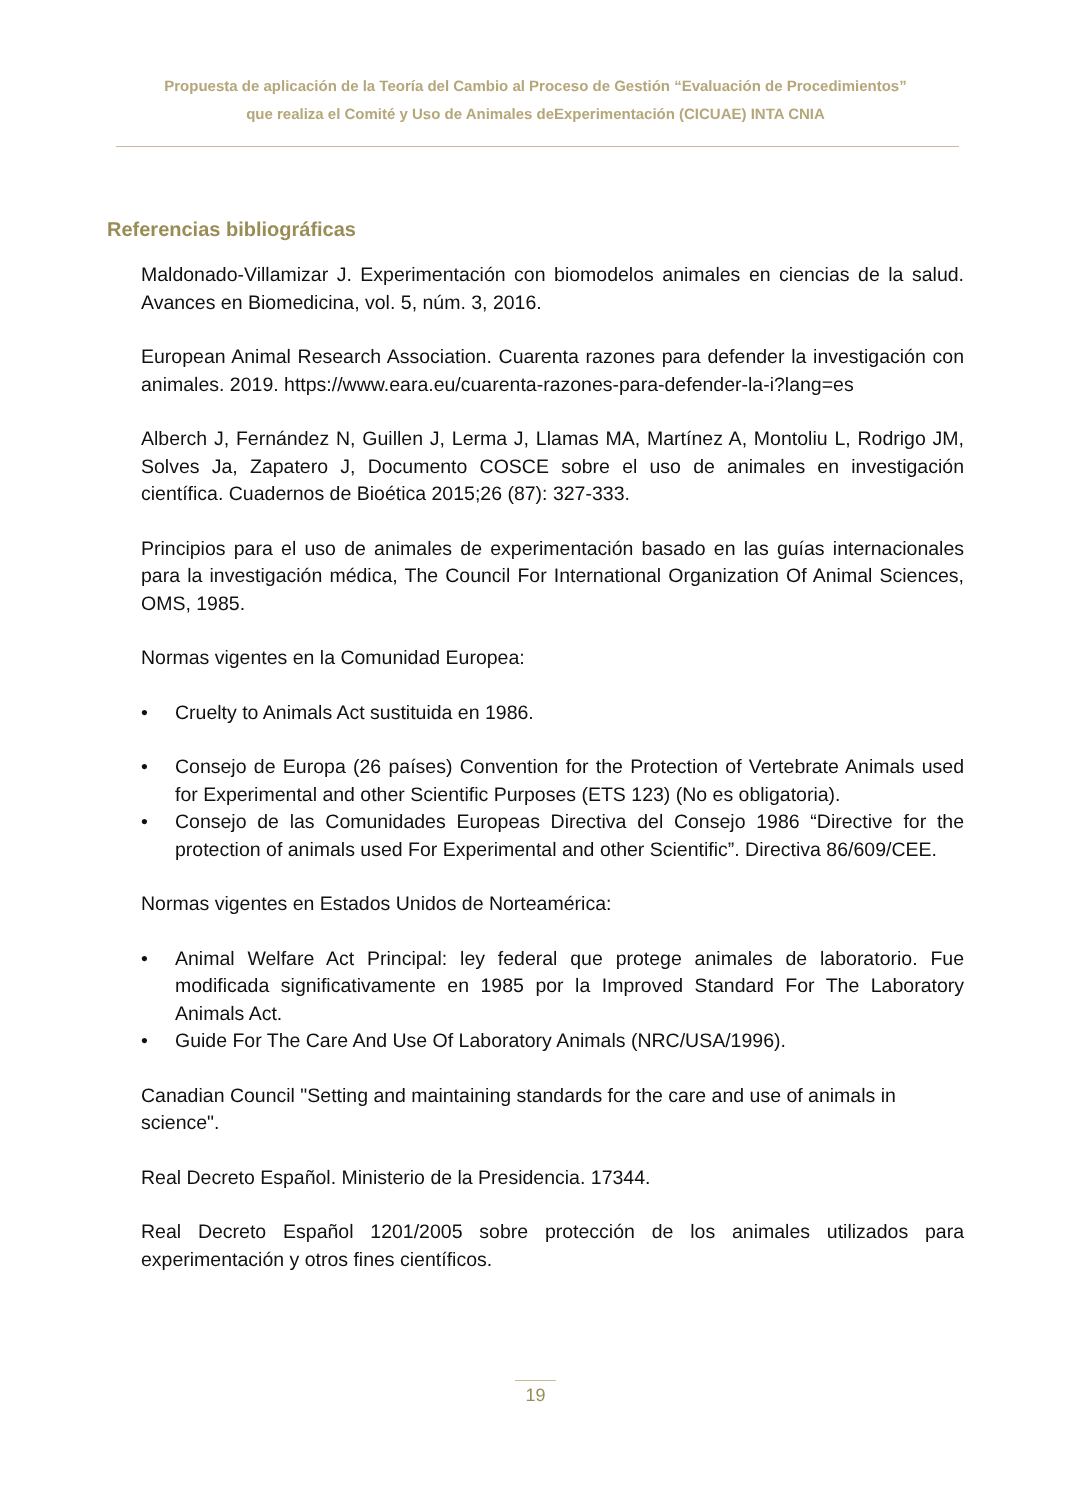Propuesta de aplicación de la Teoría del Cambio al Proceso de Gestión “Evaluación de Procedimientos”
que realiza el Comité y Uso de Animales deExperimentación (CICUAE) INTA CNIA
Referencias bibliográficas
Maldonado-Villamizar J. Experimentación con biomodelos animales en ciencias de la salud. Avances en Biomedicina, vol. 5, núm. 3, 2016.
European Animal Research Association. Cuarenta razones para defender la investigación con animales. 2019. https://www.eara.eu/cuarenta-razones-para-defender-la-i?lang=es
Alberch J, Fernández N, Guillen J, Lerma J, Llamas MA, Martínez A, Montoliu L, Rodrigo JM, Solves Ja, Zapatero J, Documento COSCE sobre el uso de animales en investigación científica. Cuadernos de Bioética 2015;26 (87): 327-333.
Principios para el uso de animales de experimentación basado en las guías internacionales para la investigación médica, The Council For International Organization Of Animal Sciences, OMS, 1985.
Normas vigentes en la Comunidad Europea:
• Cruelty to Animals Act sustituida en 1986.
• Consejo de Europa (26 países) Convention for the Protection of Vertebrate Animals used for Experimental and other Scientific Purposes (ETS 123) (No es obligatoria).
• Consejo de las Comunidades Europeas Directiva del Consejo 1986 “Directive for the protection of animals used For Experimental and other Scientific”. Directiva 86/609/CEE.
Normas vigentes en Estados Unidos de Norteamérica:
• Animal Welfare Act Principal: ley federal que protege animales de laboratorio. Fue modificada significativamente en 1985 por la Improved Standard For The Laboratory Animals Act.
• Guide For The Care And Use Of Laboratory Animals (NRC/USA/1996).
Canadian Council "Setting and maintaining standards for the care and use of animals in science".
Real Decreto Español. Ministerio de la Presidencia. 17344.
Real Decreto Español 1201/2005 sobre protección de los animales utilizados para experimentación y otros fines científicos.
19